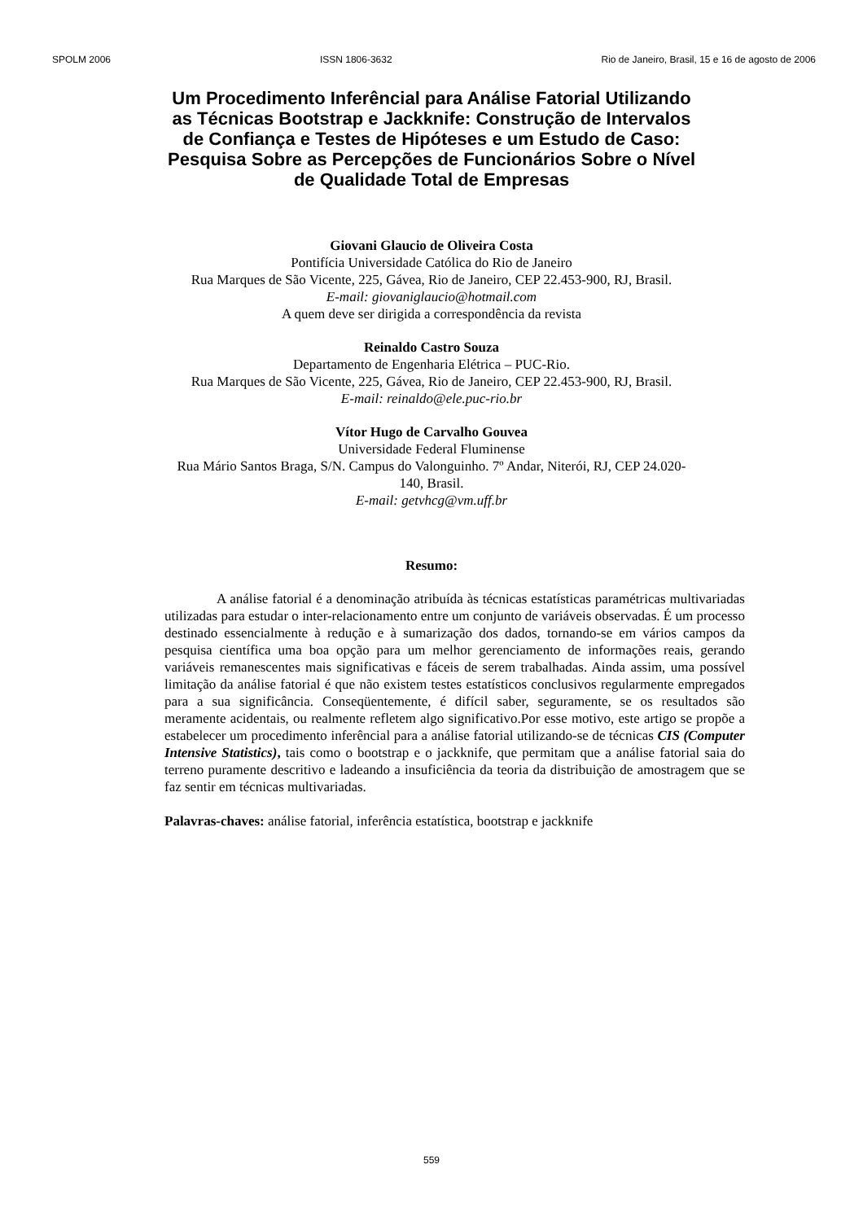SPOLM 2006 ISSN 1806-3632 Rio de Janeiro, Brasil, 15 e 16 de agosto de 2006
Um Procedimento Inferêncial para Análise Fatorial Utilizando as Técnicas Bootstrap e Jackknife: Construção de Intervalos de Confiança e Testes de Hipóteses e um Estudo de Caso: Pesquisa Sobre as Percepções de Funcionários Sobre o Nível de Qualidade Total de Empresas
Giovani Glaucio de Oliveira Costa
Pontifícia Universidade Católica do Rio de Janeiro
Rua Marques de São Vicente, 225, Gávea, Rio de Janeiro, CEP 22.453-900, RJ, Brasil.
E-mail: giovaniglaucio@hotmail.com
A quem deve ser dirigida a correspondência da revista
Reinaldo Castro Souza
Departamento de Engenharia Elétrica – PUC-Rio.
Rua Marques de São Vicente, 225, Gávea, Rio de Janeiro, CEP 22.453-900, RJ, Brasil.
E-mail: reinaldo@ele.puc-rio.br
Vítor Hugo de Carvalho Gouvea
Universidade Federal Fluminense
Rua Mário Santos Braga, S/N. Campus do Valonguinho. 7º Andar, Niterói, RJ, CEP 24.020-
140, Brasil.
E-mail: getvhcg@vm.uff.br
Resumo:
A análise fatorial é a denominação atribuída às técnicas estatísticas paramétricas multivariadas utilizadas para estudar o inter-relacionamento entre um conjunto de variáveis observadas. É um processo destinado essencialmente à redução e à sumarização dos dados, tornando-se em vários campos da pesquisa científica uma boa opção para um melhor gerenciamento de informações reais, gerando variáveis remanescentes mais significativas e fáceis de serem trabalhadas. Ainda assim, uma possível limitação da análise fatorial é que não existem testes estatísticos conclusivos regularmente empregados para a sua significância. Conseqüentemente, é difícil saber, seguramente, se os resultados são meramente acidentais, ou realmente refletem algo significativo.Por esse motivo, este artigo se propõe a estabelecer um procedimento inferêncial para a análise fatorial utilizando-se de técnicas CIS (Computer Intensive Statistics), tais como o bootstrap e o jackknife, que permitam que a análise fatorial saia do terreno puramente descritivo e ladeando a insuficiência da teoria da distribuição de amostragem que se faz sentir em técnicas multivariadas.
Palavras-chaves: análise fatorial, inferência estatística, bootstrap e jackknife
559